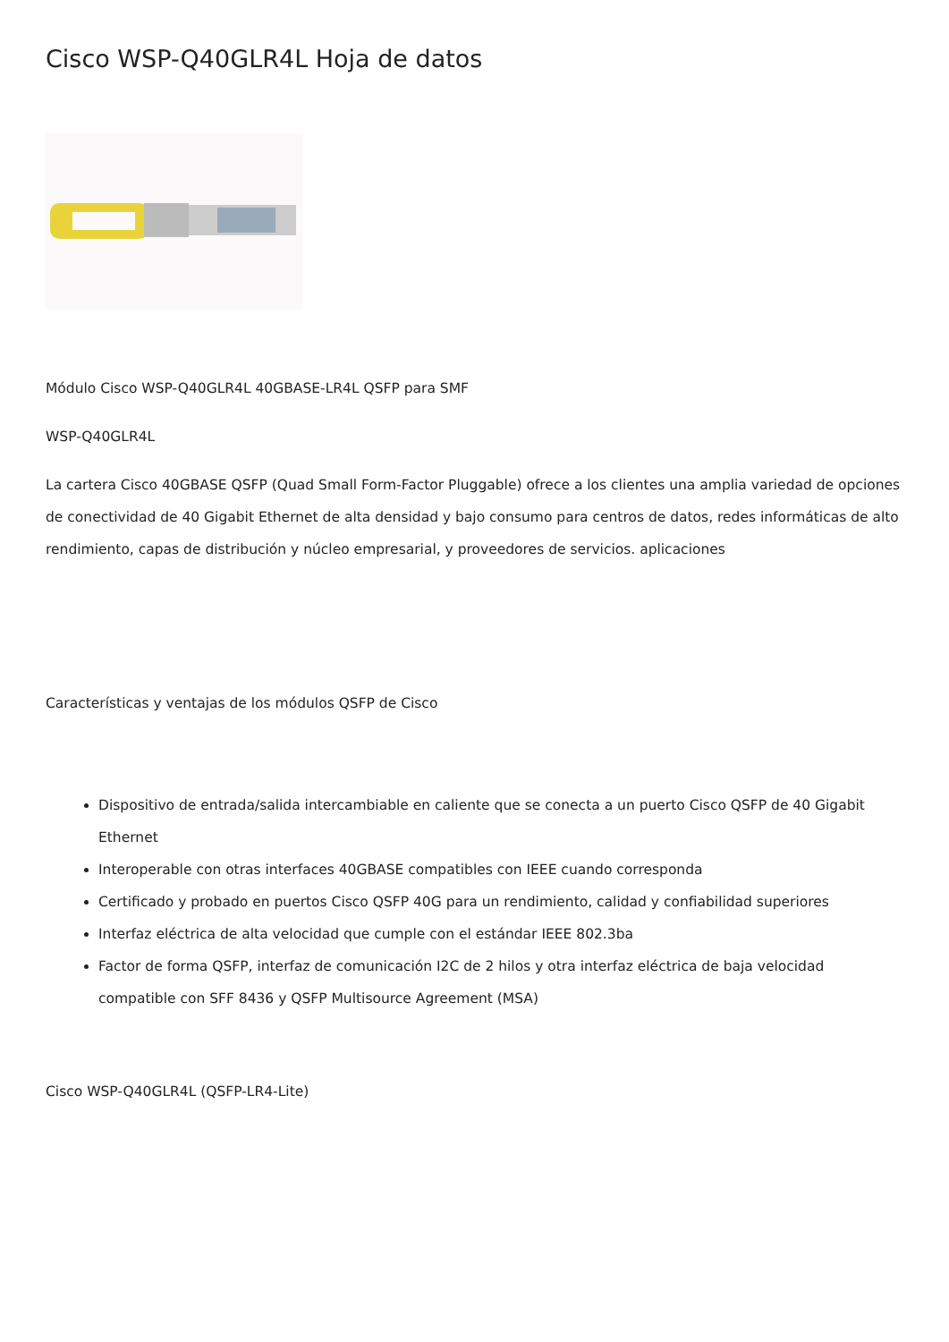Cisco WSP-Q40GLR4L Hoja de datos
Módulo Cisco WSP-Q40GLR4L 40GBASE-LR4L QSFP para SMF
WSP-Q40GLR4L
La cartera Cisco 40GBASE QSFP (Quad Small Form-Factor Pluggable) ofrece a los clientes una amplia variedad de opciones de conectividad de 40 Gigabit Ethernet de alta densidad y bajo consumo para centros de datos, redes informáticas de alto rendimiento, capas de distribución y núcleo empresarial, y proveedores de servicios. aplicaciones
Características y ventajas de los módulos QSFP de Cisco
Dispositivo de entrada/salida intercambiable en caliente que se conecta a un puerto Cisco QSFP de 40 Gigabit Ethernet
Interoperable con otras interfaces 40GBASE compatibles con IEEE cuando corresponda
Certificado y probado en puertos Cisco QSFP 40G para un rendimiento, calidad y confiabilidad superiores
Interfaz eléctrica de alta velocidad que cumple con el estándar IEEE 802.3ba
Factor de forma QSFP, interfaz de comunicación I2C de 2 hilos y otra interfaz eléctrica de baja velocidad compatible con SFF 8436 y QSFP Multisource Agreement (MSA)
Cisco WSP-Q40GLR4L (QSFP-LR4-Lite)